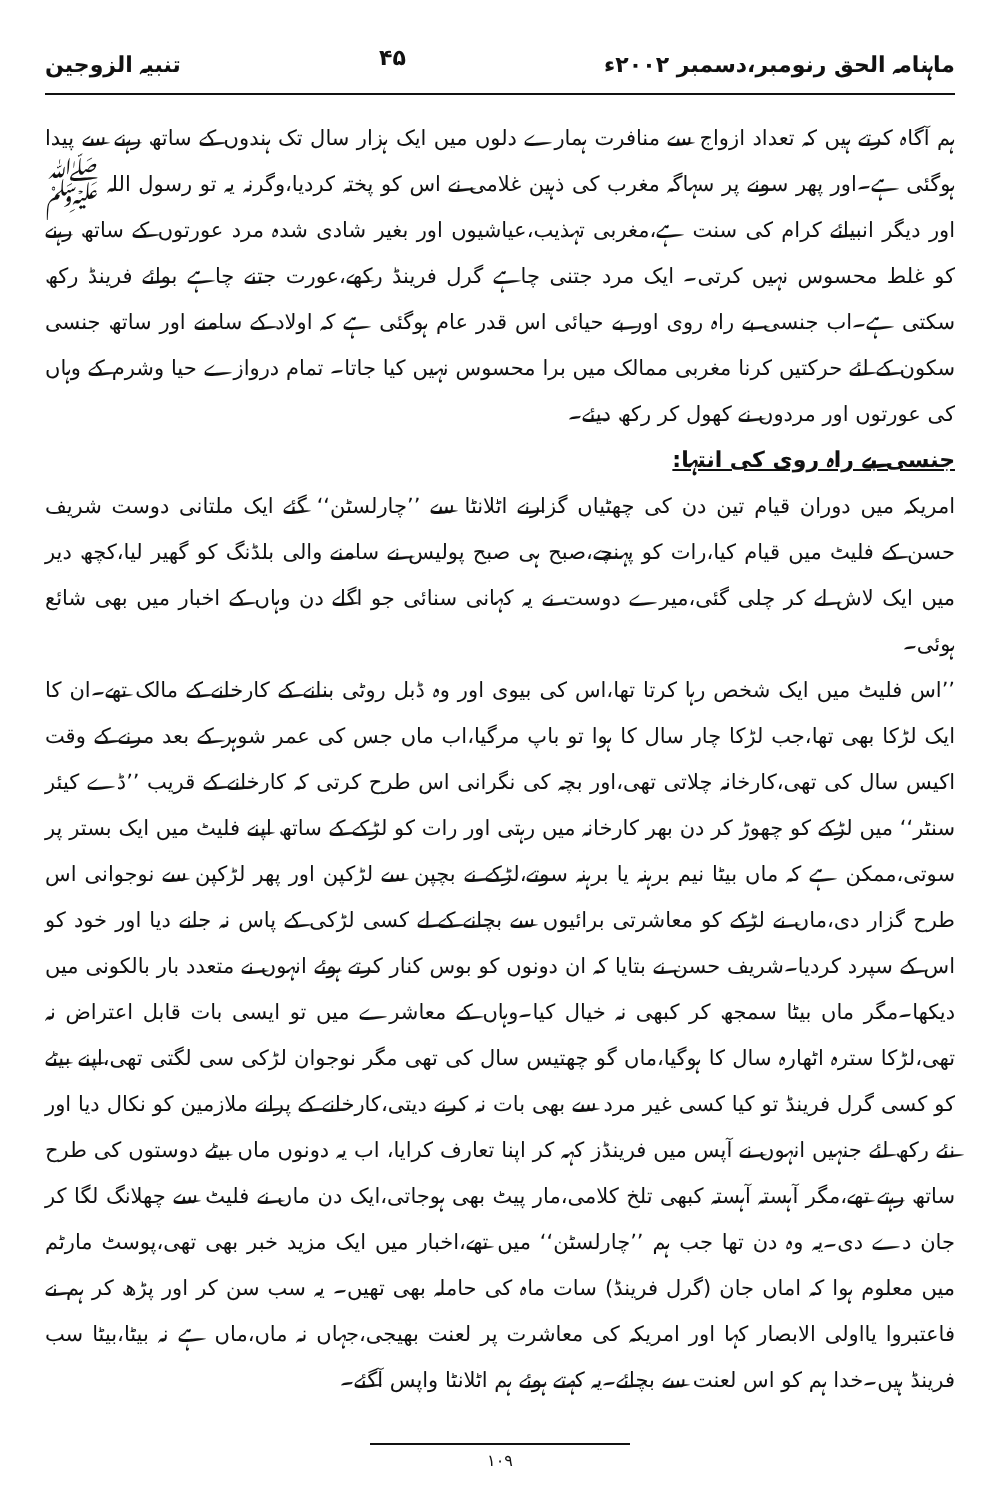ماہنامہ الحق رنومبر،دسمبر ۲۰۰۲ء ۴۵ تنبیہ الزوجین
ہم آگاہ کرتے ہیں کہ تعداد ازواج سے منافرت ہمارے دلوں میں ایک ہزار سال تک ہندوں کے ساتھ رہنے سے پیدا ہوگئی ہے۔اور پھر سونے پر سہاگہ مغرب کی ذہین غلامی نے اس کو پختہ کردیا،وگرنہ یہ تو رسول اللہ ﷺ اور دیگر انبیائے کرام کی سنت ہے،مغربی تہذیب،عیاشیوں اور بغیر شادی شدہ مرد عورتوں کے ساتھ رہنے کو غلط محسوس نہیں کرتی۔ ایک مرد جتنی چاہے گرل فرینڈ رکھے،عورت جتنے چاہے بوائے فرینڈ رکھ سکتی ہے۔اب جنسی بے راہ روی اور بے حیائی اس قدر عام ہوگئی ہے کہ اولاد کے سامنے اور ساتھ جنسی سکون کے لئے حرکتیں کرنا مغربی ممالک میں برا محسوس نہیں کیا جاتا۔ تمام دروازے حیا وشرم کے وہاں کی عورتوں اور مردوں نے کھول کر رکھ دیئے۔
جنسی بے راہ روی کی انتہا:
امریکہ میں دوران قیام تین دن کی چھٹیاں گزارنے اٹلانٹا سے ’’چارلسٹن‘‘ گئے ایک ملتانی دوست شریف حسن کے فلیٹ میں قیام کیا،رات کو پہنچے،صبح ہی صبح پولیس نے سامنے والی بلڈنگ کو گھیر لیا،کچھ دیر میں ایک لاش لے کر چلی گئی،میرے دوست نے یہ کہانی سنائی جو اگلے دن وہاں کے اخبار میں بھی شائع ہوئی۔
’’اس فلیٹ میں ایک شخص رہا کرتا تھا،اس کی بیوی اور وہ ڈبل روٹی بنانے کے کارخانے کے مالک تھے۔ان کا ایک لڑکا بھی تھا،جب لڑکا چار سال کا ہوا تو باپ مرگیا،اب ماں جس کی عمر شوہر کے بعد مرنے کے وقت اکیس سال کی تھی،کارخانہ چلاتی تھی،اور بچہ کی نگرانی اس طرح کرتی کہ کارخانے کے قریب ’’ڈے کیئر سنٹر‘‘ میں لڑکے کو چھوڑ کر دن بھر کارخانہ میں رہتی اور رات کو لڑکے کے ساتھ اپنے فلیٹ میں ایک بستر پر سوتی،ممکن ہے کہ ماں بیٹا نیم برہنہ یا برہنہ سوتے،لڑکے نے بچپن سے لڑکپن اور پھر لڑکپن سے نوجوانی اس طرح گزار دی،ماں نے لڑکے کو معاشرتی برائیوں سے بچانے کے لے کسی لڑکی کے پاس نہ جانے دیا اور خود کو اس کے سپرد کردیا۔شریف حسن نے بتایا کہ ان دونوں کو بوس کنار کرتے ہوئے انہوں نے متعدد بار بالکونی میں دیکھا۔مگر ماں بیٹا سمجھ کر کبھی نہ خیال کیا۔وہاں کے معاشرے میں تو ایسی بات قابل اعتراض نہ تھی،لڑکا سترہ اٹھارہ سال کا ہوگیا،ماں گو چھتیس سال کی تھی مگر نوجوان لڑکی سی لگتی تھی،اپنے بیٹے کو کسی گرل فرینڈ تو کیا کسی غیر مرد سے بھی بات نہ کرنے دیتی،کارخانے کے پرانے ملازمین کو نکال دیا اور نئے رکھ لئے جنہیں انہوں نے آپس میں فرینڈز کہہ کر اپنا تعارف کرایا، اب یہ دونوں ماں بیٹے دوستوں کی طرح ساتھ رہتے تھے،مگر آہستہ آہستہ کبھی تلخ کلامی،مار پیٹ بھی ہوجاتی،ایک دن ماں نے فلیٹ سے چھلانگ لگا کر جان دے دی۔یہ وہ دن تھا جب ہم ’’چارلسٹن‘‘ میں تھے،اخبار میں ایک مزید خبر بھی تھی،پوسٹ مارٹم میں معلوم ہوا کہ اماں جان (گرل فرینڈ) سات ماہ کی حاملہ بھی تھیں۔ یہ سب سن کر اور پڑھ کر ہم نے فاعتبروا یااولی الابصار کہا اور امریکہ کی معاشرت پر لعنت بھیجی،جہاں نہ ماں،ماں ہے نہ بیٹا،بیٹا سب فرینڈ ہیں۔خدا ہم کو اس لعنت سے بچائے۔یہ کہتے ہوئے ہم اٹلانٹا واپس آگئے۔
۱۰۹